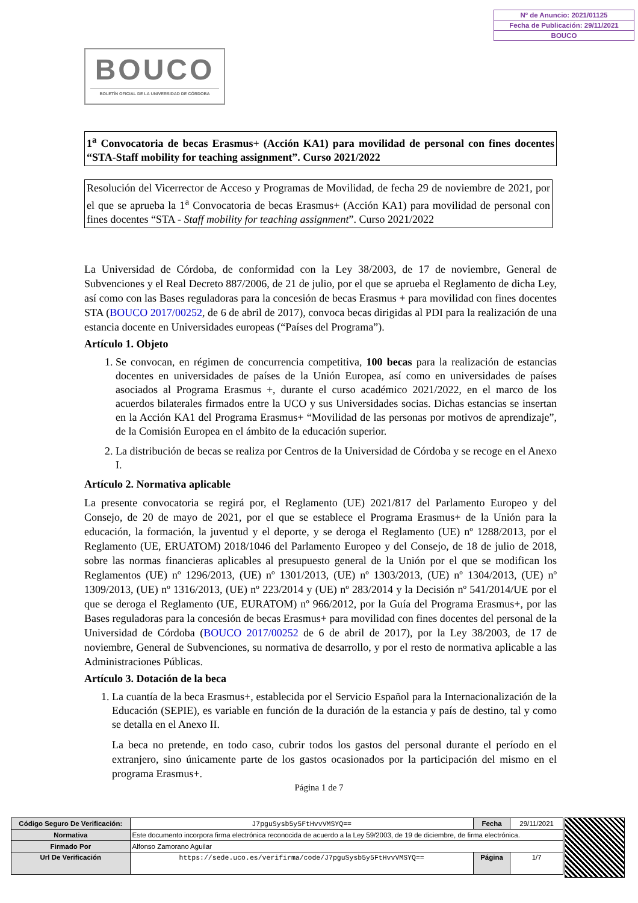Nº de Anuncio: 2021/01125
Fecha de Publicación: 29/11/2021
BOUCO
BOUCO
BOLETÍN OFICIAL DE LA UNIVERSIDAD DE CÓRDOBA
1<sup>a</sup> Convocatoria de becas Erasmus+ (Acción KA1) para movilidad de personal con fines docentes “STA-Staff mobility for teaching assignment”. Curso 2021/2022
Resolución del Vicerrector de Acceso y Programas de Movilidad, de fecha 29 de noviembre de 2021, por el que se aprueba la 1<sup>a</sup> Convocatoria de becas Erasmus+ (Acción KA1) para movilidad de personal con fines docentes “STA - Staff mobility for teaching assignment”. Curso 2021/2022
La Universidad de Córdoba, de conformidad con la Ley 38/2003, de 17 de noviembre, General de Subvenciones y el Real Decreto 887/2006, de 21 de julio, por el que se aprueba el Reglamento de dicha Ley, así como con las Bases reguladoras para la concesión de becas Erasmus + para movilidad con fines docentes STA (BOUCO 2017/00252, de 6 de abril de 2017), convoca becas dirigidas al PDI para la realización de una estancia docente en Universidades europeas (“Países del Programa”).
Artículo 1. Objeto
1. Se convocan, en régimen de concurrencia competitiva, 100 becas para la realización de estancias docentes en universidades de países de la Unión Europea, así como en universidades de países asociados al Programa Erasmus +, durante el curso académico 2021/2022, en el marco de los acuerdos bilaterales firmados entre la UCO y sus Universidades socias. Dichas estancias se insertan en la Acción KA1 del Programa Erasmus+ “Movilidad de las personas por motivos de aprendizaje”, de la Comisión Europea en el ámbito de la educación superior.
2. La distribución de becas se realiza por Centros de la Universidad de Córdoba y se recoge en el Anexo I.
Artículo 2. Normativa aplicable
La presente convocatoria se regirá por, el Reglamento (UE) 2021/817 del Parlamento Europeo y del Consejo, de 20 de mayo de 2021, por el que se establece el Programa Erasmus+ de la Unión para la educación, la formación, la juventud y el deporte, y se deroga el Reglamento (UE) nº 1288/2013, por el Reglamento (UE, ERUATOM) 2018/1046 del Parlamento Europeo y del Consejo, de 18 de julio de 2018, sobre las normas financieras aplicables al presupuesto general de la Unión por el que se modifican los Reglamentos (UE) nº 1296/2013, (UE) nº 1301/2013, (UE) nº 1303/2013, (UE) nº 1304/2013, (UE) nº 1309/2013, (UE) nº 1316/2013, (UE) nº 223/2014 y (UE) nº 283/2014 y la Decisión nº 541/2014/UE por el que se deroga el Reglamento (UE, EURATOM) nº 966/2012, por la Guía del Programa Erasmus+, por las Bases reguladoras para la concesión de becas Erasmus+ para movilidad con fines docentes del personal de la Universidad de Córdoba (BOUCO 2017/00252 de 6 de abril de 2017), por la Ley 38/2003, de 17 de noviembre, General de Subvenciones, su normativa de desarrollo, y por el resto de normativa aplicable a las Administraciones Públicas.
Artículo 3. Dotación de la beca
1. La cuantía de la beca Erasmus+, establecida por el Servicio Español para la Internacionalización de la Educación (SEPIE), es variable en función de la duración de la estancia y país de destino, tal y como se detalla en el Anexo II.
La beca no pretende, en todo caso, cubrir todos los gastos del personal durante el período en el extranjero, sino únicamente parte de los gastos ocasionados por la participación del mismo en el programa Erasmus+.
Página 1 de 7
| Código Seguro De Verificación: | J7pguSysb5y5FtHvvVMSYQ== | Fecha | 29/11/2021 |
| Normativa | Este documento incorpora firma electrónica reconocida de acuerdo a la Ley 59/2003, de 19 de diciembre, de firma electrónica. | | |
| Firmado Por | Alfonso Zamorano Aguilar | | |
| Url De Verificación | https://sede.uco.es/verifirma/code/J7pguSysb5y5FtHvvVMSYQ== | Página | 1/7 |